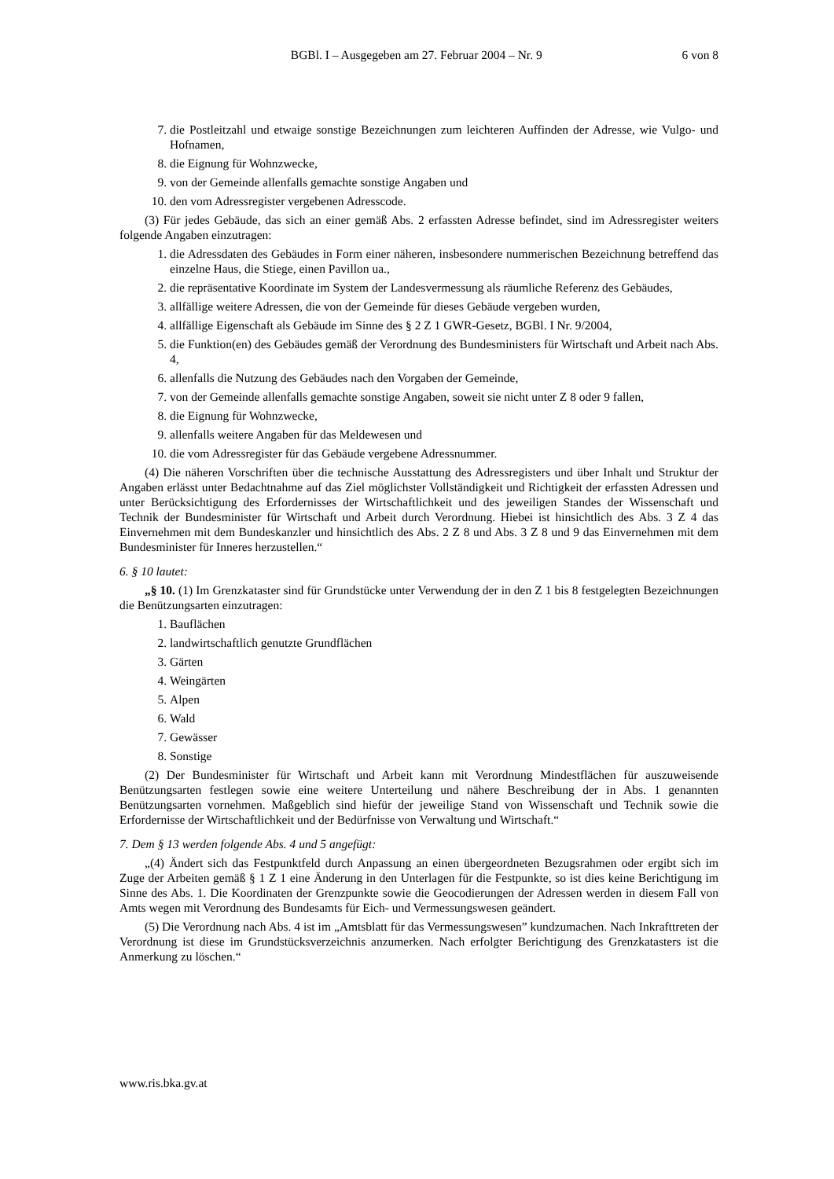BGBl. I – Ausgegeben am 27. Februar 2004 – Nr. 9 6 von 8
7. die Postleitzahl und etwaige sonstige Bezeichnungen zum leichteren Auffinden der Adresse, wie Vulgo- und Hofnamen,
8. die Eignung für Wohnzwecke,
9. von der Gemeinde allenfalls gemachte sonstige Angaben und
10. den vom Adressregister vergebenen Adresscode.
(3) Für jedes Gebäude, das sich an einer gemäß Abs. 2 erfassten Adresse befindet, sind im Adressregister weiters folgende Angaben einzutragen:
1. die Adressdaten des Gebäudes in Form einer näheren, insbesondere nummerischen Bezeichnung betreffend das einzelne Haus, die Stiege, einen Pavillon ua.,
2. die repräsentative Koordinate im System der Landesvermessung als räumliche Referenz des Gebäudes,
3. allfällige weitere Adressen, die von der Gemeinde für dieses Gebäude vergeben wurden,
4. allfällige Eigenschaft als Gebäude im Sinne des § 2 Z 1 GWR-Gesetz, BGBl. I Nr. 9/2004,
5. die Funktion(en) des Gebäudes gemäß der Verordnung des Bundesministers für Wirtschaft und Arbeit nach Abs. 4,
6. allenfalls die Nutzung des Gebäudes nach den Vorgaben der Gemeinde,
7. von der Gemeinde allenfalls gemachte sonstige Angaben, soweit sie nicht unter Z 8 oder 9 fallen,
8. die Eignung für Wohnzwecke,
9. allenfalls weitere Angaben für das Meldewesen und
10. die vom Adressregister für das Gebäude vergebene Adressnummer.
(4) Die näheren Vorschriften über die technische Ausstattung des Adressregisters und über Inhalt und Struktur der Angaben erlässt unter Bedachtnahme auf das Ziel möglichster Vollständigkeit und Richtigkeit der erfassten Adressen und unter Berücksichtigung des Erfordernisses der Wirtschaftlichkeit und des jeweiligen Standes der Wissenschaft und Technik der Bundesminister für Wirtschaft und Arbeit durch Verordnung. Hiebei ist hinsichtlich des Abs. 3 Z 4 das Einvernehmen mit dem Bundeskanzler und hinsichtlich des Abs. 2 Z 8 und Abs. 3 Z 8 und 9 das Einvernehmen mit dem Bundesminister für Inneres herzustellen.“
6. § 10 lautet:
„§ 10. (1) Im Grenzkataster sind für Grundstücke unter Verwendung der in den Z 1 bis 8 festgelegten Bezeichnungen die Benützungsarten einzutragen:
1. Bauflächen
2. landwirtschaftlich genutzte Grundflächen
3. Gärten
4. Weingärten
5. Alpen
6. Wald
7. Gewässer
8. Sonstige
(2) Der Bundesminister für Wirtschaft und Arbeit kann mit Verordnung Mindestflächen für auszuweisende Benützungsarten festlegen sowie eine weitere Unterteilung und nähere Beschreibung der in Abs. 1 genannten Benützungsarten vornehmen. Maßgeblich sind hiefür der jeweilige Stand von Wissenschaft und Technik sowie die Erfordernisse der Wirtschaftlichkeit und der Bedürfnisse von Verwaltung und Wirtschaft.“
7. Dem § 13 werden folgende Abs. 4 und 5 angefügt:
„(4) Ändert sich das Festpunktfeld durch Anpassung an einen übergeordneten Bezugsrahmen oder ergibt sich im Zuge der Arbeiten gemäß § 1 Z 1 eine Änderung in den Unterlagen für die Festpunkte, so ist dies keine Berichtigung im Sinne des Abs. 1. Die Koordinaten der Grenzpunkte sowie die Geocodierungen der Adressen werden in diesem Fall von Amts wegen mit Verordnung des Bundesamts für Eich- und Vermessungswesen geändert.
(5) Die Verordnung nach Abs. 4 ist im „Amtsblatt für das Vermessungswesen” kundzumachen. Nach Inkrafttreten der Verordnung ist diese im Grundstücksverzeichnis anzumerken. Nach erfolgter Berichtigung des Grenzkatasters ist die Anmerkung zu löschen.“
www.ris.bka.gv.at